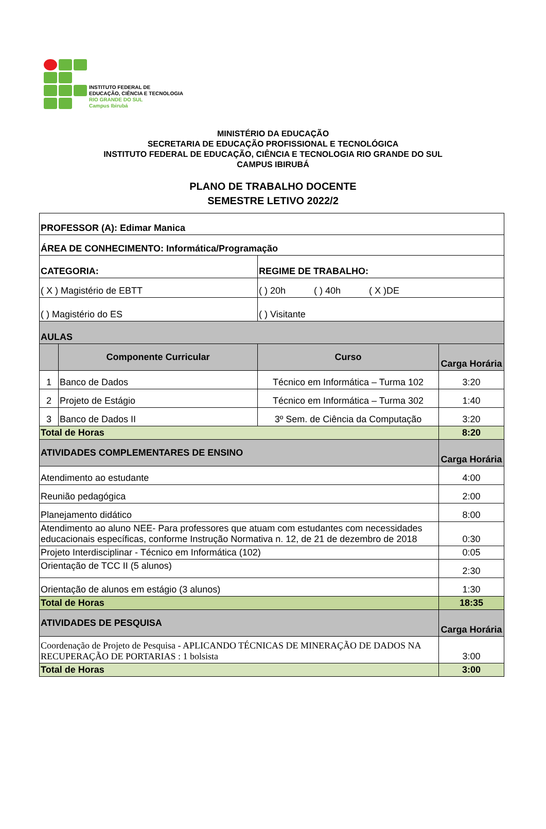INSTITUTO FEDERAL DE
EDUCAÇÃO, CIÊNCIA E TECNOLOGIA
RIO GRANDE DO SUL
Campus Ibirubá
MINISTÉRIO DA EDUCAÇÃO
SECRETARIA DE EDUCAÇÃO PROFISSIONAL E TECNOLÓGICA
INSTITUTO FEDERAL DE EDUCAÇÃO, CIÊNCIA E TECNOLOGIA RIO GRANDE DO SUL
CAMPUS IBIRUBÁ
PLANO DE TRABALHO DOCENTE
SEMESTRE LETIVO 2022/2
| PROFESSOR (A): Edimar Manica | | | |
| ÁREA DE CONHECIMENTO: Informática/Programação | | | |
| CATEGORIA: | | REGIME DE TRABALHO: | |
| ( X ) Magistério de EBTT | | ( ) 20h ( ) 40h ( X )DE | |
| ( ) Magistério do ES | | ( ) Visitante | |
| AULAS | | | |
| | Componente Curricular | Curso | Carga Horária |
| 1 | Banco de Dados | Técnico em Informática – Turma 102 | 3:20 |
| 2 | Projeto de Estágio | Técnico em Informática – Turma 302 | 1:40 |
| 3 | Banco de Dados II | 3º Sem. de Ciência da Computação | 3:20 |
| Total de Horas | | | 8:20 |
| ATIVIDADES COMPLEMENTARES DE ENSINO | | | Carga Horária |
| Atendimento ao estudante | | | 4:00 |
| Reunião pedagógica | | | 2:00 |
| Planejamento didático | | | 8:00 |
| Atendimento ao aluno NEE- Para professores que atuam com estudantes com necessidades educacionais específicas, conforme Instrução Normativa n. 12, de 21 de dezembro de 2018 | | | 0:30 |
| Projeto Interdisciplinar - Técnico em Informática (102) | | | 0:05 |
| Orientação de TCC II (5 alunos) | | | 2:30 |
| Orientação de alunos em estágio (3 alunos) | | | 1:30 |
| Total de Horas | | | 18:35 |
| ATIVIDADES DE PESQUISA | | | Carga Horária |
| Coordenação de Projeto de Pesquisa - APLICANDO TÉCNICAS DE MINERAÇÃO DE DADOS NA RECUPERAÇÃO DE PORTARIAS : 1 bolsista | | | 3:00 |
| Total de Horas | | | 3:00 |